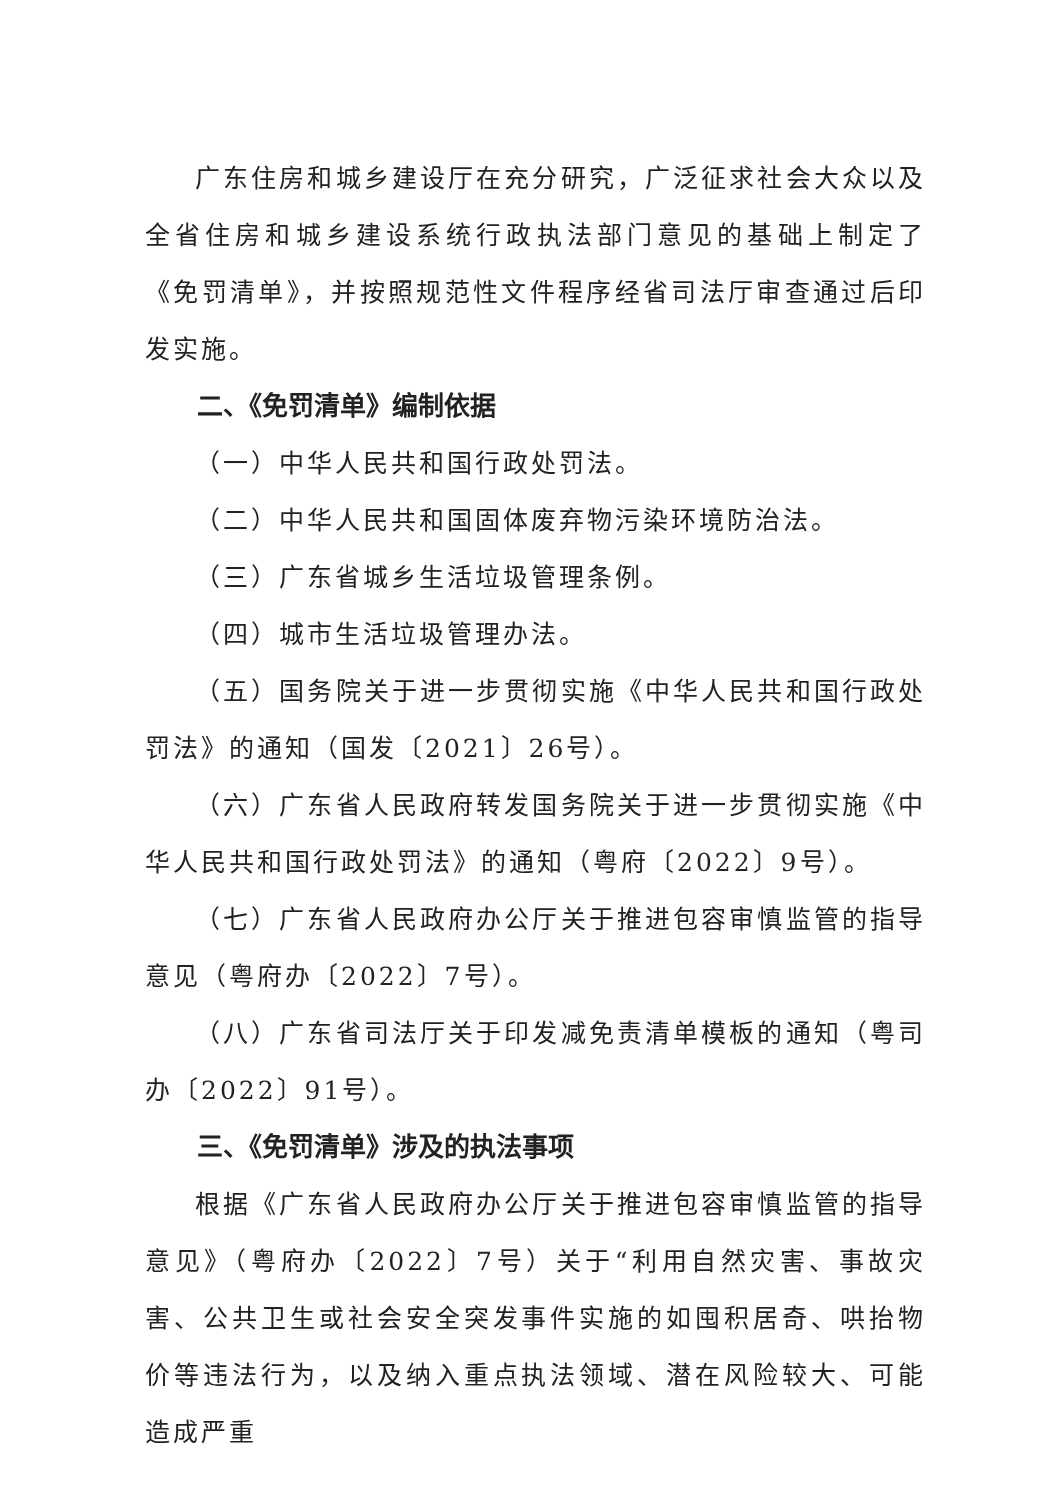广东住房和城乡建设厅在充分研究，广泛征求社会大众以及全省住房和城乡建设系统行政执法部门意见的基础上制定了《免罚清单》，并按照规范性文件程序经省司法厅审查通过后印发实施。
二、《免罚清单》编制依据
（一）中华人民共和国行政处罚法。
（二）中华人民共和国固体废弃物污染环境防治法。
（三）广东省城乡生活垃圾管理条例。
（四）城市生活垃圾管理办法。
（五）国务院关于进一步贯彻实施《中华人民共和国行政处罚法》的通知（国发〔2021〕26号）。
（六）广东省人民政府转发国务院关于进一步贯彻实施《中华人民共和国行政处罚法》的通知（粤府〔2022〕9号）。
（七）广东省人民政府办公厅关于推进包容审慎监管的指导意见（粤府办〔2022〕7号）。
（八）广东省司法厅关于印发减免责清单模板的通知（粤司办〔2022〕91号）。
三、《免罚清单》涉及的执法事项
根据《广东省人民政府办公厅关于推进包容审慎监管的指导意见》（粤府办〔2022〕7号）关于“利用自然灾害、事故灾害、公共卫生或社会安全突发事件实施的如囤积居奇、哄抬物价等违法行为，以及纳入重点执法领域、潜在风险较大、可能造成严重